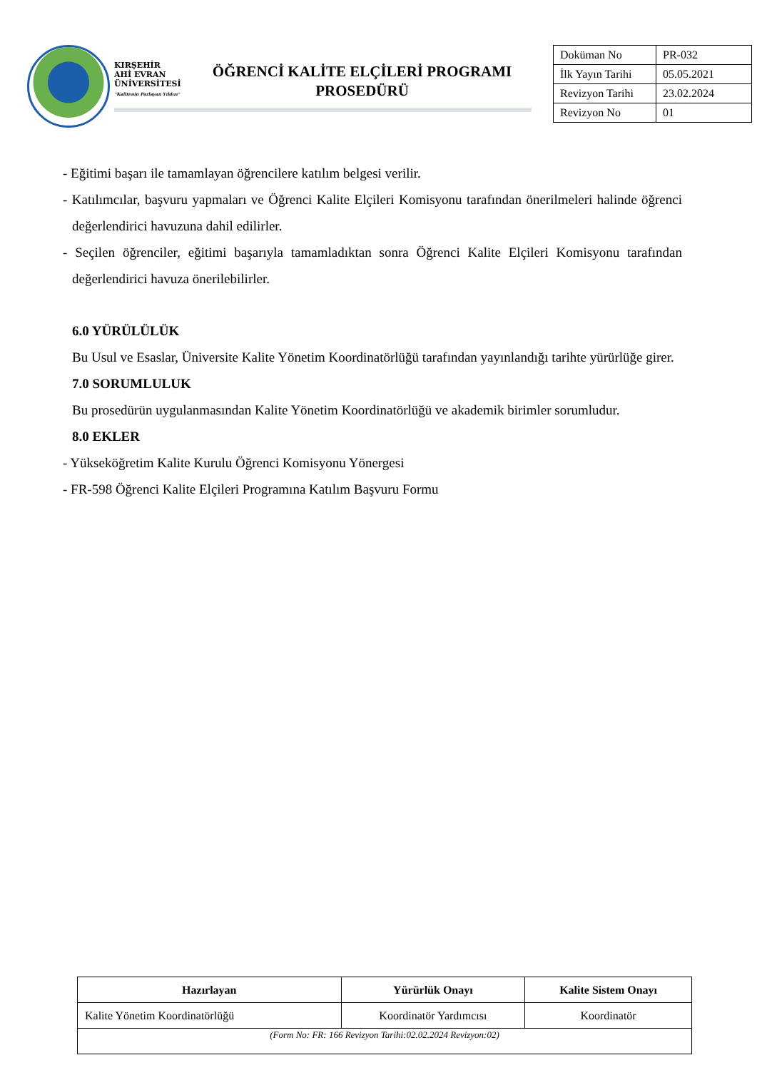KIRŞEHİR
AHİ EVRAN
ÜNİVERSİTESİ
"Kalitenin Parlayan Yıldızı"
ÖĞRENCİ KALİTE ELÇİLERİ PROGRAMI
PROSEDÜRÜ
| Doküman No | PR-032 |
| İlk Yayın Tarihi | 05.05.2021 |
| Revizyon Tarihi | 23.02.2024 |
| Revizyon No | 01 |
- Eğitimi başarı ile tamamlayan öğrencilere katılım belgesi verilir.
- Katılımcılar, başvuru yapmaları ve Öğrenci Kalite Elçileri Komisyonu tarafından önerilmeleri halinde öğrenci değerlendirici havuzuna dahil edilirler.
- Seçilen öğrenciler, eğitimi başarıyla tamamladıktan sonra Öğrenci Kalite Elçileri Komisyonu tarafından değerlendirici havuza önerilebilirler.
6.0 YÜRÜLÜLÜK
Bu Usul ve Esaslar, Üniversite Kalite Yönetim Koordinatörlüğü tarafından yayınlandığı tarihte yürürlüğe girer.
7.0 SORUMLULUK
Bu prosedürün uygulanmasından Kalite Yönetim Koordinatörlüğü ve akademik birimler sorumludur.
8.0 EKLER
- Yükseköğretim Kalite Kurulu Öğrenci Komisyonu Yönergesi
- FR-598 Öğrenci Kalite Elçileri Programına Katılım Başvuru Formu
| Hazırlayan | Yürürlük Onayı | Kalite Sistem Onayı |
| --- | --- | --- |
| Kalite Yönetim Koordinatörlüğü | Koordinatör Yardımcısı | Koordinatör |
| (Form No: FR: 166 Revizyon Tarihi:02.02.2024 Revizyon:02) | | |